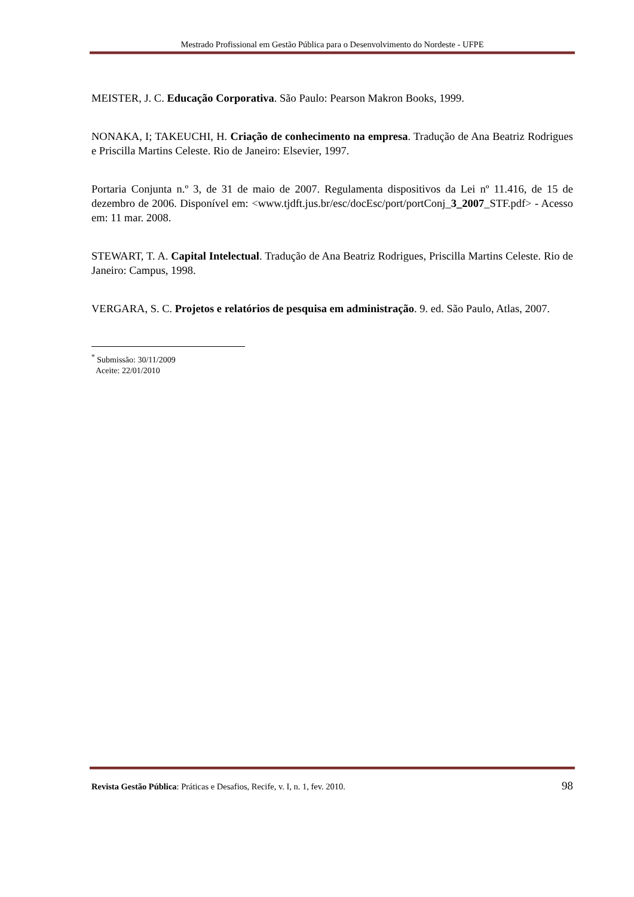Mestrado Profissional em Gestão Pública para o Desenvolvimento do Nordeste - UFPE
MEISTER, J. C. Educação Corporativa. São Paulo: Pearson Makron Books, 1999.
NONAKA, I; TAKEUCHI, H. Criação de conhecimento na empresa. Tradução de Ana Beatriz Rodrigues e Priscilla Martins Celeste. Rio de Janeiro: Elsevier, 1997.
Portaria Conjunta n.º 3, de 31 de maio de 2007. Regulamenta dispositivos da Lei nº 11.416, de 15 de dezembro de 2006. Disponível em: <www.tjdft.jus.br/esc/docEsc/port/portConj_3_2007_STF.pdf> - Acesso em: 11 mar. 2008.
STEWART, T. A. Capital Intelectual. Tradução de Ana Beatriz Rodrigues, Priscilla Martins Celeste. Rio de Janeiro: Campus, 1998.
VERGARA, S. C. Projetos e relatórios de pesquisa em administração. 9. ed. São Paulo, Atlas, 2007.
<sup>*</sup> Submissão: 30/11/2009
Aceite: 22/01/2010
Revista Gestão Pública: Práticas e Desafios, Recife, v. I, n. 1, fev. 2010. 98